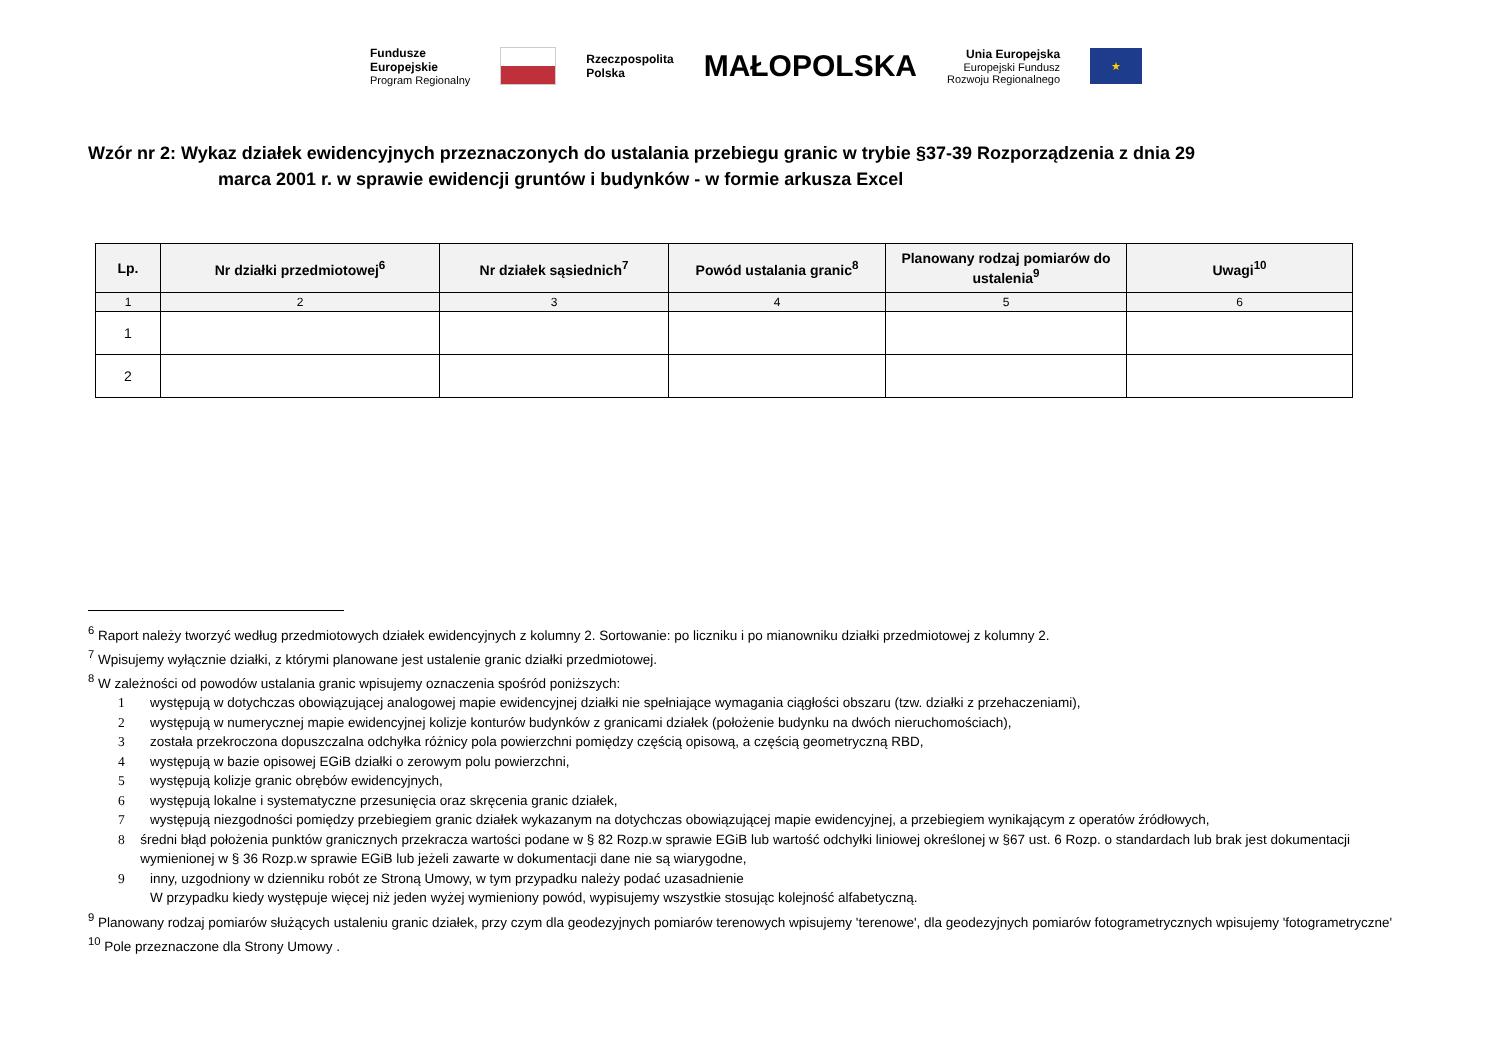Fundusze
Europejskie
Program Regionalny
Rzeczpospolita
Polska
MAŁOPOLSKA
Unia Europejska
Europejski Fundusz
Rozwoju Regionalnego
★
Wzór nr 2: Wykaz działek ewidencyjnych przeznaczonych do ustalania przebiegu granic w trybie §37-39 Rozporządzenia z dnia 29
marca 2001 r. w sprawie ewidencji gruntów i budynków - w formie arkusza Excel
| Lp. | Nr działki przedmiotowej<sup>6</sup> | Nr działek sąsiednich<sup>7</sup> | Powód ustalania granic<sup>8</sup> | Planowany rodzaj pomiarów do ustalenia<sup>9</sup> | Uwagi<sup>10</sup> |
| --- | --- | --- | --- | --- | --- |
| 1 | 2 | 3 | 4 | 5 | 6 |
| 1 | | | | | |
| 2 | | | | | |
<sup>6</sup> Raport należy tworzyć według przedmiotowych działek ewidencyjnych z kolumny 2. Sortowanie: po liczniku i po mianowniku działki przedmiotowej z kolumny 2.
<sup>7</sup> Wpisujemy wyłącznie działki, z którymi planowane jest ustalenie granic działki przedmiotowej.
<sup>8</sup> W zależności od powodów ustalania granic wpisujemy oznaczenia spośród poniższych:
1 występują w dotychczas obowiązującej analogowej mapie ewidencyjnej działki nie spełniające wymagania ciągłości obszaru (tzw. działki z przehaczeniami),
2 występują w numerycznej mapie ewidencyjnej kolizje konturów budynków z granicami działek (położenie budynku na dwóch nieruchomościach),
3 została przekroczona dopuszczalna odchyłka różnicy pola powierzchni pomiędzy częścią opisową, a częścią geometryczną RBD,
4 występują w bazie opisowej EGiB działki o zerowym polu powierzchni,
5 występują kolizje granic obrębów ewidencyjnych,
6 występują lokalne i systematyczne przesunięcia oraz skręcenia granic działek,
7 występują niezgodności pomiędzy przebiegiem granic działek wykazanym na dotychczas obowiązującej mapie ewidencyjnej, a przebiegiem wynikającym z operatów źródłowych,
8 średni błąd położenia punktów granicznych przekracza wartości podane w § 82 Rozp.w sprawie EGiB lub wartość odchyłki liniowej określonej w §67 ust. 6 Rozp. o standardach lub brak jest dokumentacji wymienionej w § 36 Rozp.w sprawie EGiB lub jeżeli zawarte w dokumentacji dane nie są wiarygodne,
9 inny, uzgodniony w dzienniku robót ze Stroną Umowy, w tym przypadku należy podać uzasadnienie
W przypadku kiedy występuje więcej niż jeden wyżej wymieniony powód, wypisujemy wszystkie stosując kolejność alfabetyczną.
<sup>9</sup> Planowany rodzaj pomiarów służących ustaleniu granic działek, przy czym dla geodezyjnych pomiarów terenowych wpisujemy 'terenowe', dla geodezyjnych pomiarów fotogrametrycznych wpisujemy 'fotogrametryczne'
<sup>10</sup> Pole przeznaczone dla Strony Umowy .